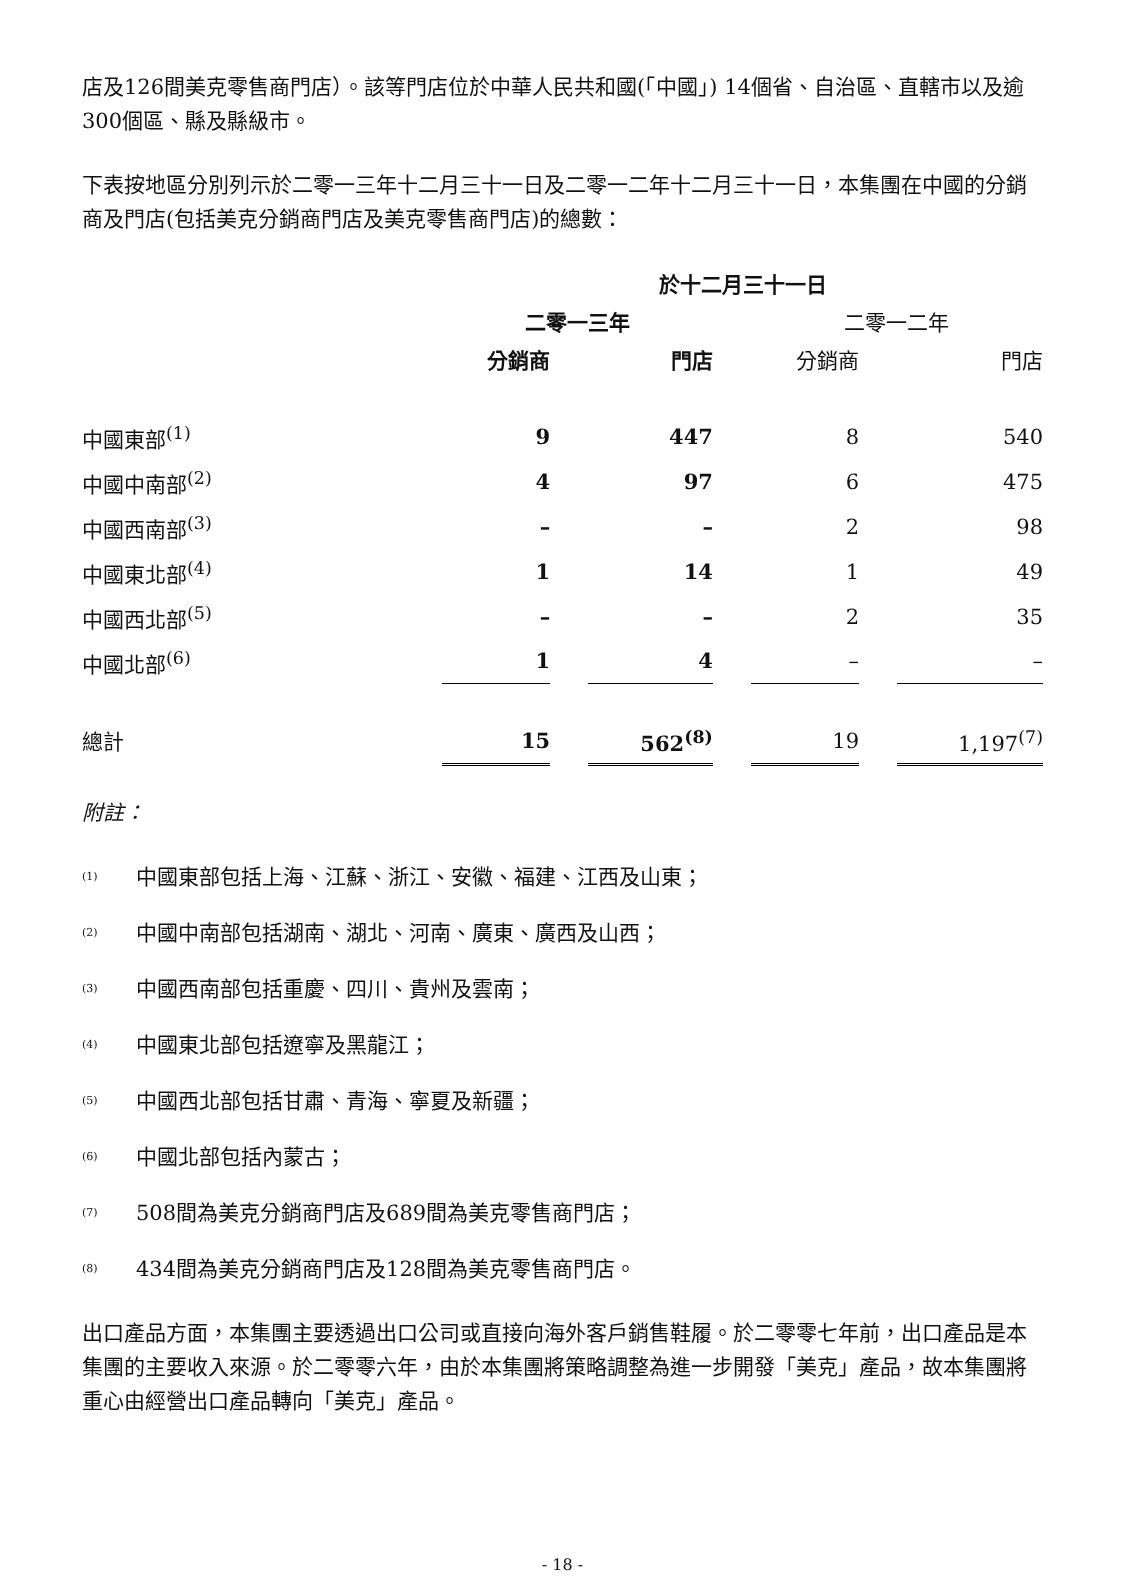店及126間美克零售商門店）。該等門店位於中華人民共和國(「中國」) 14個省、自治區、直轄市以及逾300個區、縣及縣級市。
下表按地區分別列示於二零一三年十二月三十一日及二零一二年十二月三十一日，本集團在中國的分銷商及門店(包括美克分銷商門店及美克零售商門店)的總數：
| | 於十二月三十一日 | | | | | | |
| --- | --- | --- | --- | --- | --- | --- | --- |
| | 二零一三年 | | | | 二零一二年 | | |
| | 分銷商 | | 門店 | | 分銷商 | | 門店 |
| 中國東部<sup>(1)</sup> | 9 | | 447 | | 8 | | 540 |
| 中國中南部<sup>(2)</sup> | 4 | | 97 | | 6 | | 475 |
| 中國西南部<sup>(3)</sup> | – | | – | | 2 | | 98 |
| 中國東北部<sup>(4)</sup> | 1 | | 14 | | 1 | | 49 |
| 中國西北部<sup>(5)</sup> | – | | – | | 2 | | 35 |
| 中國北部<sup>(6)</sup> | 1 | | 4 | | – | | – |
| 總計 | 15 | | 562<sup>(8)</sup> | | 19 | | 1,197<sup>(7)</sup> |
附註：
(1) 中國東部包括上海、江蘇、浙江、安徽、福建、江西及山東；
(2) 中國中南部包括湖南、湖北、河南、廣東、廣西及山西；
(3) 中國西南部包括重慶、四川、貴州及雲南；
(4) 中國東北部包括遼寧及黑龍江；
(5) 中國西北部包括甘肅、青海、寧夏及新疆；
(6) 中國北部包括內蒙古；
(7) 508間為美克分銷商門店及689間為美克零售商門店；
(8) 434間為美克分銷商門店及128間為美克零售商門店。
出口產品方面，本集團主要透過出口公司或直接向海外客戶銷售鞋履。於二零零七年前，出口產品是本集團的主要收入來源。於二零零六年，由於本集團將策略調整為進一步開發「美克」產品，故本集團將重心由經營出口產品轉向「美克」產品。
- 18 -